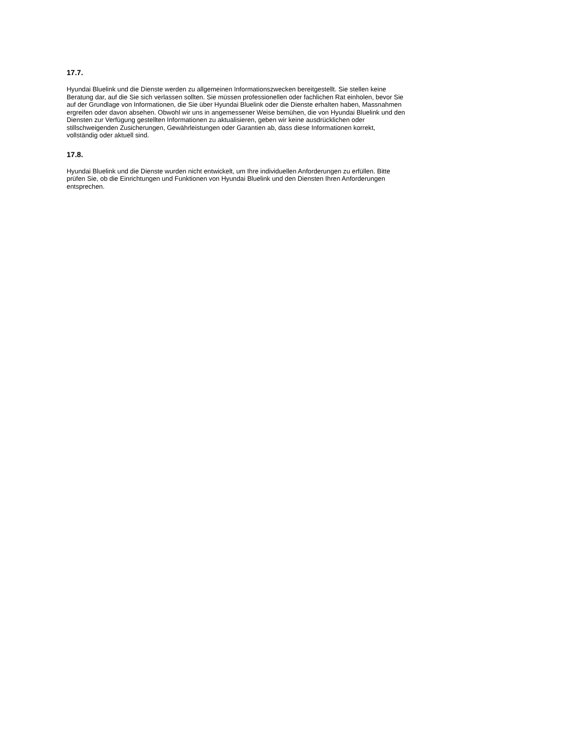17.7.
Hyundai Bluelink und die Dienste werden zu allgemeinen Informationszwecken bereitgestellt. Sie stellen keine
Beratung dar, auf die Sie sich verlassen sollten. Sie müssen professionellen oder fachlichen Rat einholen, bevor Sie
auf der Grundlage von Informationen, die Sie über Hyundai Bluelink oder die Dienste erhalten haben, Massnahmen
ergreifen oder davon absehen. Obwohl wir uns in angemessener Weise bemühen, die von Hyundai Bluelink und den
Diensten zur Verfügung gestellten Informationen zu aktualisieren, geben wir keine ausdrücklichen oder
stillschweigenden Zusicherungen, Gewährleistungen oder Garantien ab, dass diese Informationen korrekt,
vollständig oder aktuell sind.
17.8.
Hyundai Bluelink und die Dienste wurden nicht entwickelt, um Ihre individuellen Anforderungen zu erfüllen. Bitte
prüfen Sie, ob die Einrichtungen und Funktionen von Hyundai Bluelink und den Diensten Ihren Anforderungen
entsprechen.